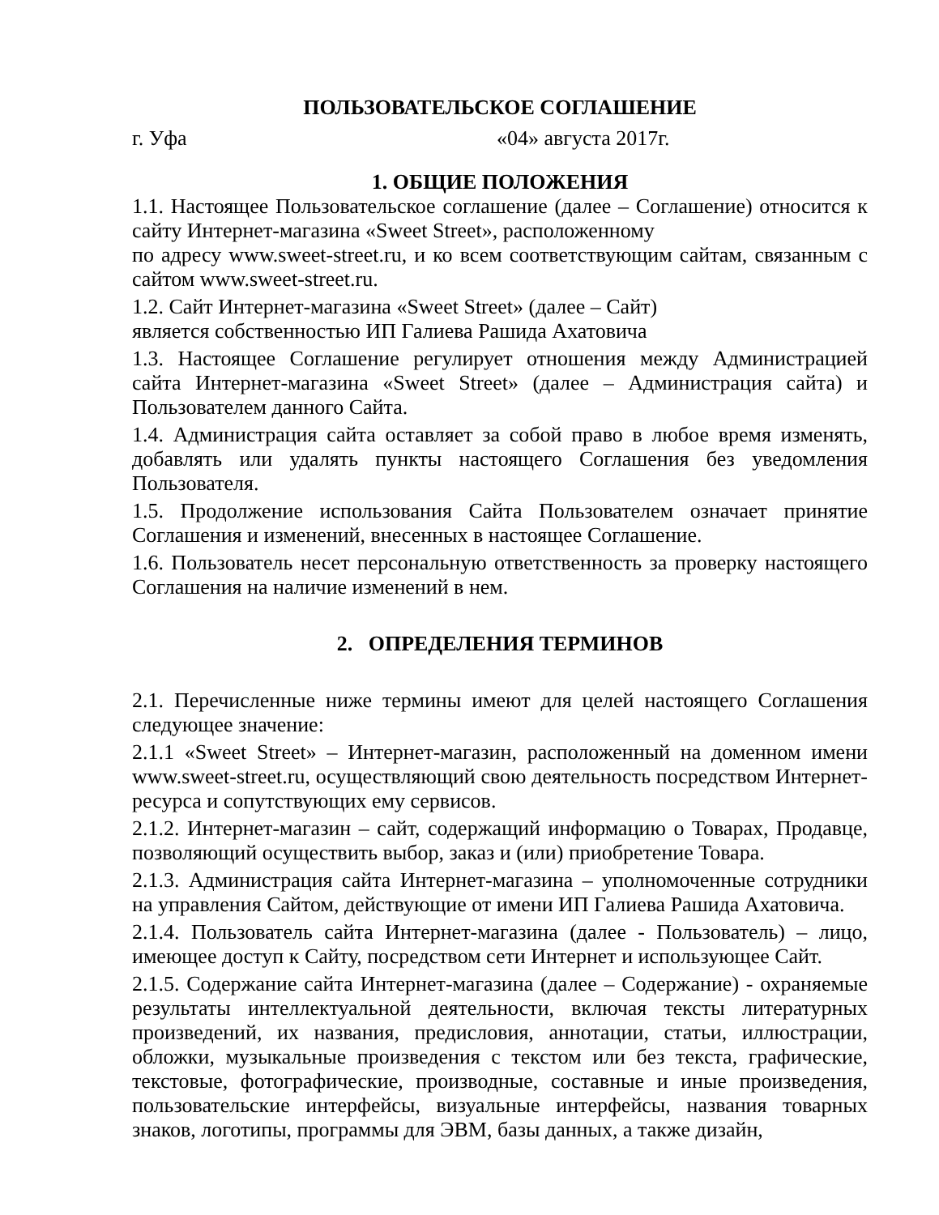ПОЛЬЗОВАТЕЛЬСКОЕ СОГЛАШЕНИЕ
г. Уфа «04» августа 2017г.
1. ОБЩИЕ ПОЛОЖЕНИЯ
1.1. Настоящее Пользовательское соглашение (далее – Соглашение) относится к сайту Интернет-магазина «Sweet Street», расположенному
по адресу www.sweet-street.ru, и ко всем соответствующим сайтам, связанным с сайтом www.sweet-street.ru.
1.2. Сайт Интернет-магазина «Sweet Street» (далее – Сайт)
является собственностью ИП Галиева Рашида Ахатовича
1.3. Настоящее Соглашение регулирует отношения между Администрацией сайта Интернет-магазина «Sweet Street» (далее – Администрация сайта) и Пользователем данного Сайта.
1.4. Администрация сайта оставляет за собой право в любое время изменять, добавлять или удалять пункты настоящего Соглашения без уведомления Пользователя.
1.5. Продолжение использования Сайта Пользователем означает принятие Соглашения и изменений, внесенных в настоящее Соглашение.
1.6. Пользователь несет персональную ответственность за проверку настоящего Соглашения на наличие изменений в нем.
2. ОПРЕДЕЛЕНИЯ ТЕРМИНОВ
2.1. Перечисленные ниже термины имеют для целей настоящего Соглашения следующее значение:
2.1.1 «Sweet Street» – Интернет-магазин, расположенный на доменном имени www.sweet-street.ru, осуществляющий свою деятельность посредством Интернет-ресурса и сопутствующих ему сервисов.
2.1.2. Интернет-магазин – сайт, содержащий информацию о Товарах, Продавце, позволяющий осуществить выбор, заказ и (или) приобретение Товара.
2.1.3. Администрация сайта Интернет-магазина – уполномоченные сотрудники на управления Сайтом, действующие от имени ИП Галиева Рашида Ахатовича.
2.1.4. Пользователь сайта Интернет-магазина (далее - Пользователь) – лицо, имеющее доступ к Сайту, посредством сети Интернет и использующее Сайт.
2.1.5. Содержание сайта Интернет-магазина (далее – Содержание) - охраняемые результаты интеллектуальной деятельности, включая тексты литературных произведений, их названия, предисловия, аннотации, статьи, иллюстрации, обложки, музыкальные произведения с текстом или без текста, графические, текстовые, фотографические, производные, составные и иные произведения, пользовательские интерфейсы, визуальные интерфейсы, названия товарных знаков, логотипы, программы для ЭВМ, базы данных, а также дизайн,